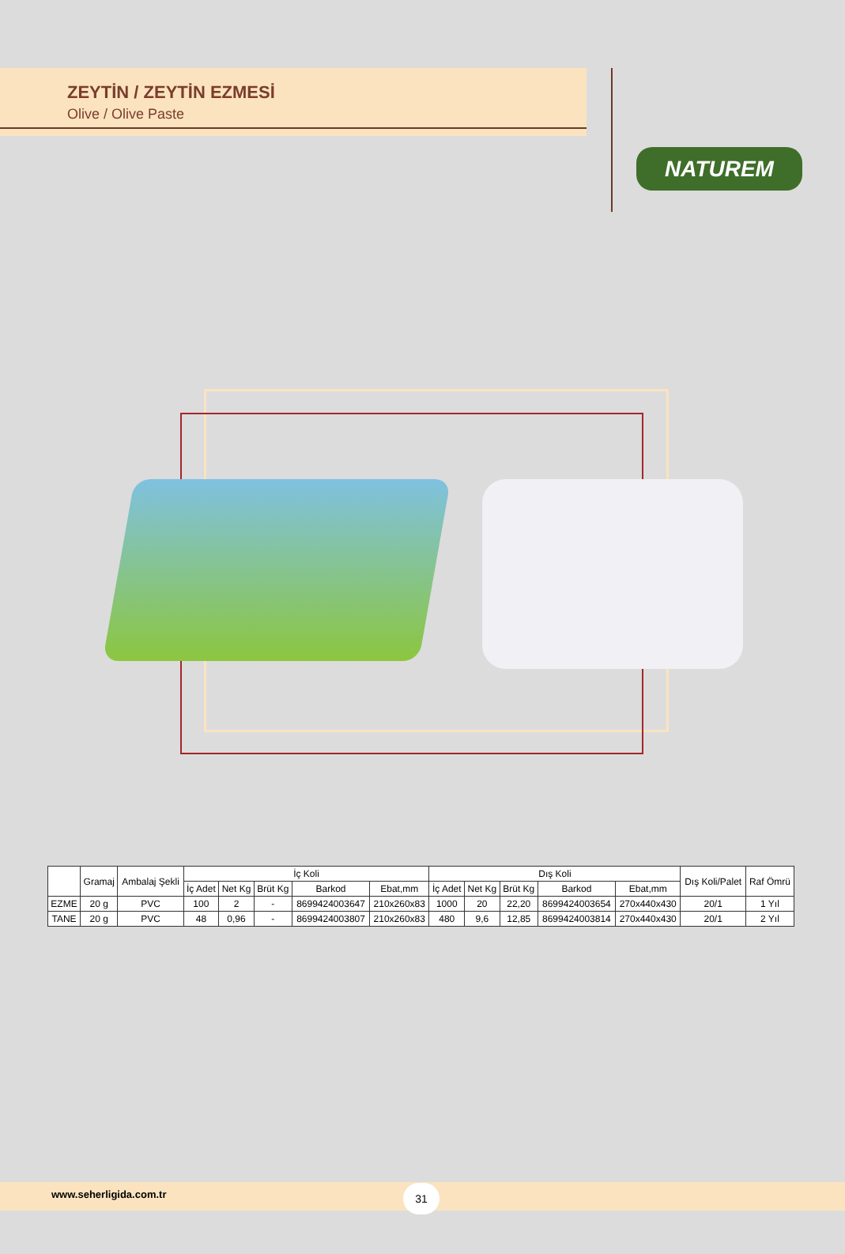ZEYTİN / ZEYTİN EZMESİ
Olive / Olive Paste
NATUREM
| | Gramaj | Ambalaj Şekli | İç Koli | | | | | Dış Koli | | | | | Dış Koli/Palet | Raf Ömrü |
| --- | --- | --- | --- | --- | --- | --- | --- | --- | --- | --- | --- | --- | --- | --- |
| | | | İç Adet | Net Kg | Brüt Kg | Barkod | Ebat,mm | İç Adet | Net Kg | Brüt Kg | Barkod | Ebat,mm | | |
| EZME | 20 g | PVC | 100 | 2 | - | 8699424003647 | 210x260x83 | 1000 | 20 | 22,20 | 8699424003654 | 270x440x430 | 20/1 | 1 Yıl |
| TANE | 20 g | PVC | 48 | 0,96 | - | 8699424003807 | 210x260x83 | 480 | 9,6 | 12,85 | 8699424003814 | 270x440x430 | 20/1 | 2 Yıl |
www.seherligida.com.tr 31